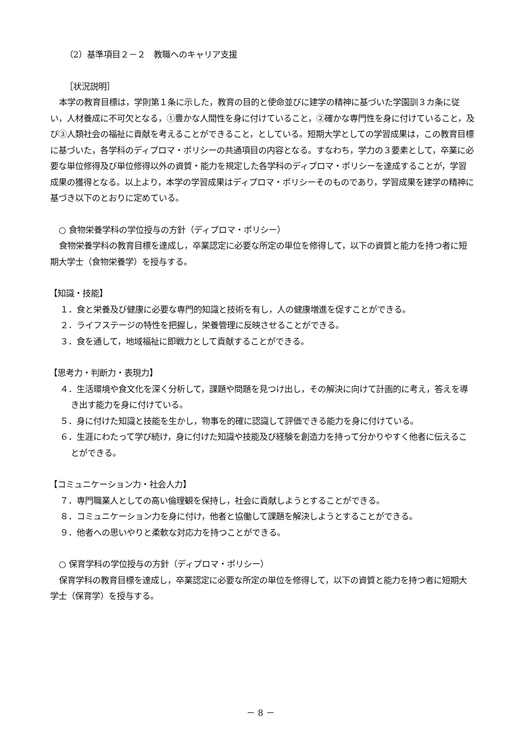（2）基準項目２－２　教職へのキャリア支援
［状況説明］
本学の教育目標は，学則第１条に示した，教育の目的と使命並びに建学の精神に基づいた学園訓３カ条に従い，人材養成に不可欠となる，①豊かな人間性を身に付けていること，②確かな専門性を身に付けていること，及び③人類社会の福祉に貢献を考えることができること，としている。短期大学としての学習成果は，この教育目標に基づいた，各学科のディプロマ・ポリシーの共通項目の内容となる。すなわち，学力の３要素として，卒業に必要な単位修得及び単位修得以外の資質・能力を規定した各学科のディプロマ・ポリシーを達成することが，学習成果の獲得となる。以上より，本学の学習成果はディプロマ・ポリシーそのものであり，学習成果を建学の精神に基づき以下のとおりに定めている。
○ 食物栄養学科の学位授与の方針（ディプロマ・ポリシー）
食物栄養学科の教育目標を達成し，卒業認定に必要な所定の単位を修得して，以下の資質と能力を持つ者に短期大学士（食物栄養学）を授与する。
【知識・技能】
１．食と栄養及び健康に必要な専門的知識と技術を有し，人の健康増進を促すことができる。
２．ライフステージの特性を把握し，栄養管理に反映させることができる。
３．食を通して，地域福祉に即戦力として貢献することができる。
【思考力・判断力・表現力】
４．生活環境や食文化を深く分析して，課題や問題を見つけ出し，その解決に向けて計画的に考え，答えを導き出す能力を身に付けている。
５．身に付けた知識と技能を生かし，物事を的確に認識して評価できる能力を身に付けている。
６．生涯にわたって学び続け，身に付けた知識や技能及び経験を創造力を持って分かりやすく他者に伝えることができる。
【コミュニケーション力・社会人力】
７．専門職業人としての高い倫理観を保持し，社会に貢献しようとすることができる。
８．コミュニケーション力を身に付け，他者と協働して課題を解決しようとすることができる。
９．他者への思いやりと柔軟な対応力を持つことができる。
○ 保育学科の学位授与の方針（ディプロマ・ポリシー）
保育学科の教育目標を達成し，卒業認定に必要な所定の単位を修得して，以下の資質と能力を持つ者に短期大学士（保育学）を授与する。
－ 8 －